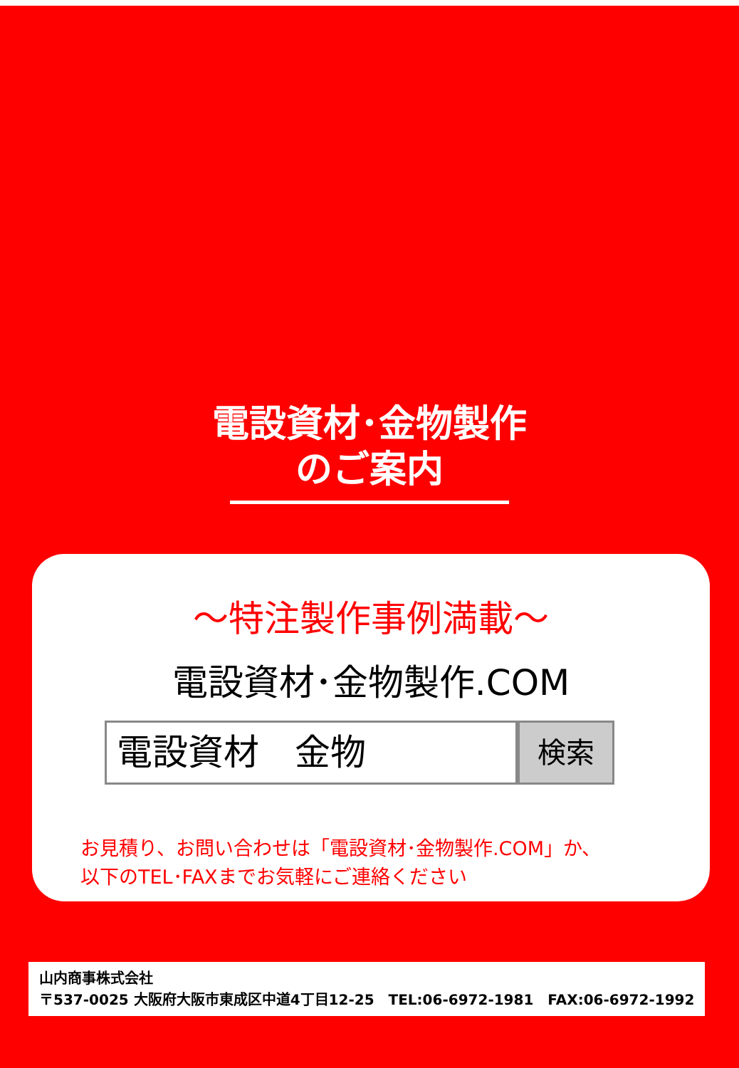電設資材･金物製作
のご案内
～特注製作事例満載～
電設資材･金物製作.COM
電設資材　金物
検索
お見積り、お問い合わせは「電設資材･金物製作.COM」か、
以下のTEL･FAXまでお気軽にご連絡ください
山内商事株式会社
〒537-0025 大阪府大阪市東成区中道4丁目12-25　TEL:06-6972-1981　FAX:06-6972-1992